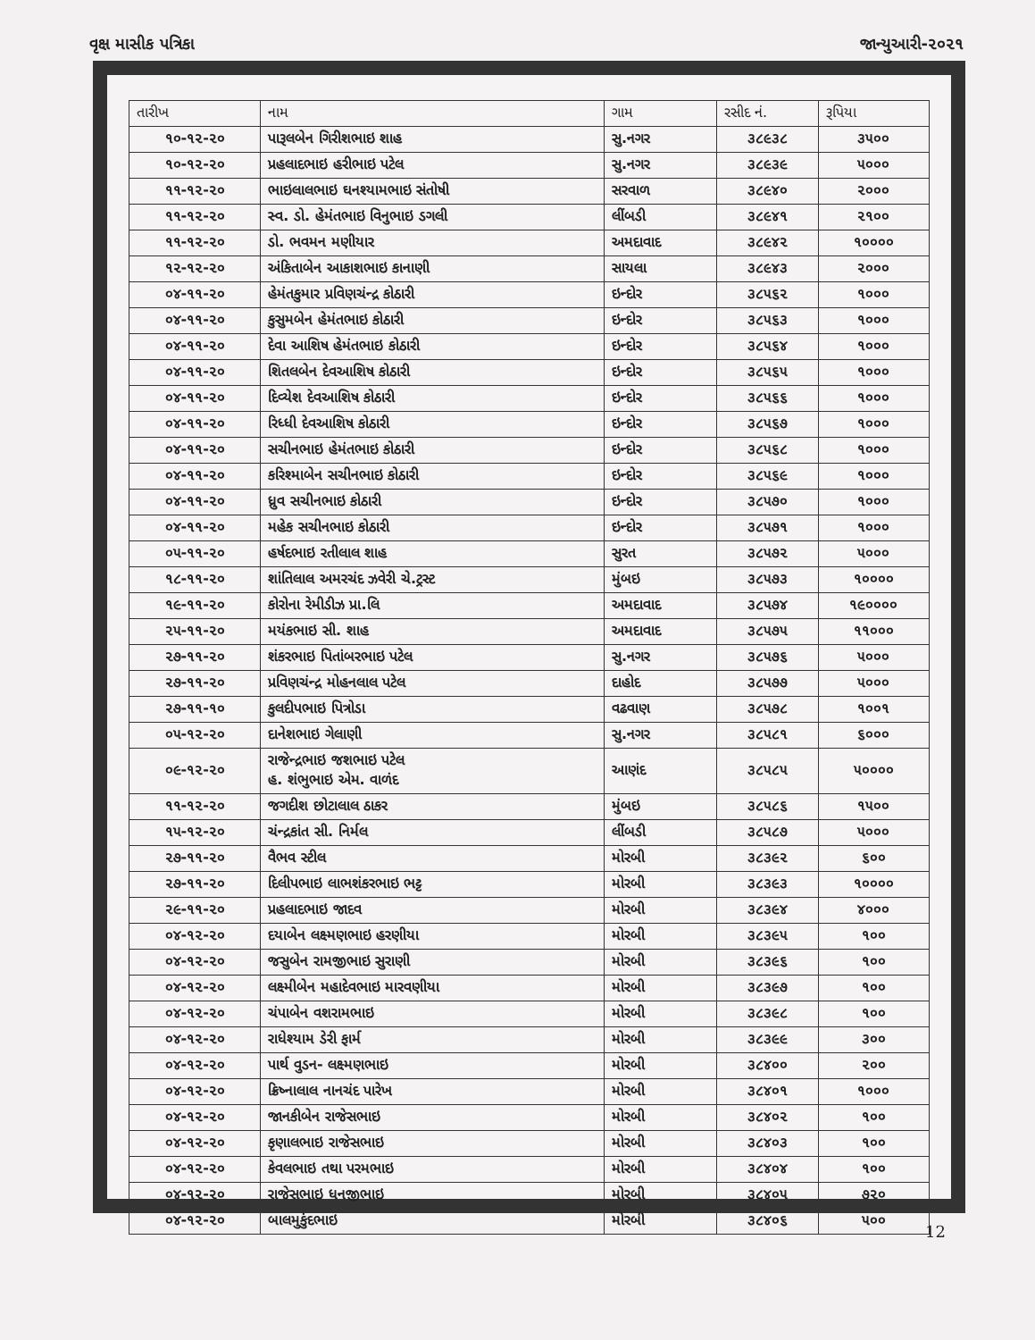વૃક્ષ માસીક પત્રિકા જાન્યુઆરી-૨૦૨૧
| તારીખ | નામ | ગામ | રસીદ નં. | રૂપિયા |
| --- | --- | --- | --- | --- |
| ૧૦-૧૨-૨૦ | પારૂલબેન ગિરીશભાઇ શાહ | સુ.નગર | ૩૮૯૩૮ | ૩૫૦૦ |
| ૧૦-૧૨-૨૦ | પ્રહલાદભાઇ હરીભાઇ પટેલ | સુ.નગર | ૩૮૯૩૯ | ૫૦૦૦ |
| ૧૧-૧૨-૨૦ | ભાઇલાલભાઇ ઘનશ્યામભાઇ સંતોષી | સરવાળ | ૩૮૯૪૦ | ૨૦૦૦ |
| ૧૧-૧૨-૨૦ | સ્વ. ડો. હેમંતભાઇ વિનુભાઇ ડગલી | લીંબડી | ૩૮૯૪૧ | ૨૧૦૦ |
| ૧૧-૧૨-૨૦ | ડો. ભવમન મણીયાર | અમદાવાદ | ૩૮૯૪૨ | ૧૦૦૦૦ |
| ૧૨-૧૨-૨૦ | અંકિતાબેન આકાશભાઇ કાનાણી | સાયલા | ૩૮૯૪૩ | ૨૦૦૦ |
| ૦૪-૧૧-૨૦ | હેમંતકુમાર પ્રવિણચંન્દ્ર કોઠારી | ઇન્દોર | ૩૮૫૬૨ | ૧૦૦૦ |
| ૦૪-૧૧-૨૦ | કુસુમબેન હેમંતભાઇ કોઠારી | ઇન્દોર | ૩૮૫૬૩ | ૧૦૦૦ |
| ૦૪-૧૧-૨૦ | દેવા આશિષ હેમંતભાઇ કોઠારી | ઇન્દોર | ૩૮૫૬૪ | ૧૦૦૦ |
| ૦૪-૧૧-૨૦ | શિતલબેન દેવઆશિષ કોઠારી | ઇન્દોર | ૩૮૫૬૫ | ૧૦૦૦ |
| ૦૪-૧૧-૨૦ | દિવ્યેશ દેવઆશિષ કોઠારી | ઇન્દોર | ૩૮૫૬૬ | ૧૦૦૦ |
| ૦૪-૧૧-૨૦ | રિધ્ધી દેવઆશિષ કોઠારી | ઇન્દોર | ૩૮૫૬૭ | ૧૦૦૦ |
| ૦૪-૧૧-૨૦ | સચીનભાઇ હેમંતભાઇ કોઠારી | ઇન્દોર | ૩૮૫૬૮ | ૧૦૦૦ |
| ૦૪-૧૧-૨૦ | કરિશ્માબેન સચીનભાઇ કોઠારી | ઇન્દોર | ૩૮૫૬૯ | ૧૦૦૦ |
| ૦૪-૧૧-૨૦ | ધ્રુવ સચીનભાઇ કોઠારી | ઇન્દોર | ૩૮૫૭૦ | ૧૦૦૦ |
| ૦૪-૧૧-૨૦ | મહેક સચીનભાઇ કોઠારી | ઇન્દોર | ૩૮૫૭૧ | ૧૦૦૦ |
| ૦૫-૧૧-૨૦ | હર્ષદભાઇ રતીલાલ શાહ | સુરત | ૩૮૫૭૨ | ૫૦૦૦ |
| ૧૮-૧૧-૨૦ | શાંતિલાલ અમરચંદ ઝવેરી ચે.ટ્રસ્ટ | મુંબઇ | ૩૮૫૭૩ | ૧૦૦૦૦ |
| ૧૯-૧૧-૨૦ | કોરોના રેમીડીઝ પ્રા.લિ | અમદાવાદ | ૩૮૫૭૪ | ૧૯૦૦૦૦ |
| ૨૫-૧૧-૨૦ | મયંકભાઇ સી. શાહ | અમદાવાદ | ૩૮૫૭૫ | ૧૧૦૦૦ |
| ૨૭-૧૧-૨૦ | શંકરભાઇ પિતાંબરભાઇ પટેલ | સુ.નગર | ૩૮૫૭૬ | ૫૦૦૦ |
| ૨૭-૧૧-૨૦ | પ્રવિણચંન્દ્ર મોહનલાલ પટેલ | દાહોદ | ૩૮૫૭૭ | ૫૦૦૦ |
| ૨૭-૧૧-૧૦ | કુલદીપભાઇ પિત્રોડા | વઢવાણ | ૩૮૫૭૮ | ૧૦૦૧ |
| ૦૫-૧૨-૨૦ | દાનેશભાઇ ગેલાણી | સુ.નગર | ૩૮૫૮૧ | ૬૦૦૦ |
| ૦૯-૧૨-૨૦ | રાજેન્દ્રભાઇ જશભાઇ પટેલ હ. શંભુભાઇ એમ. વાળંદ | આણંદ | ૩૮૫૮૫ | ૫૦૦૦૦ |
| ૧૧-૧૨-૨૦ | જગદીશ છોટાલાલ ઠાકર | મુંબઇ | ૩૮૫૮૬ | ૧૫૦૦ |
| ૧૫-૧૨-૨૦ | ચંન્દ્રકાંત સી. નિર્મલ | લીંબડી | ૩૮૫૮૭ | ૫૦૦૦ |
| ૨૭-૧૧-૨૦ | વૈભવ સ્ટીલ | મોરબી | ૩૮૩૯૨ | ૬૦૦ |
| ૨૭-૧૧-૨૦ | દિલીપભાઇ લાભશંકરભાઇ ભટ્ટ | મોરબી | ૩૮૩૯૩ | ૧૦૦૦૦ |
| ૨૯-૧૧-૨૦ | પ્રહલાદભાઇ જાદવ | મોરબી | ૩૮૩૯૪ | ૪૦૦૦ |
| ૦૪-૧૨-૨૦ | દયાબેન લક્ષ્મણભાઇ હરણીયા | મોરબી | ૩૮૩૯૫ | ૧૦૦ |
| ૦૪-૧૨-૨૦ | જસુબેન રામજીભાઇ સુરાણી | મોરબી | ૩૮૩૯૬ | ૧૦૦ |
| ૦૪-૧૨-૨૦ | લક્ષ્મીબેન મહાદેવભાઇ મારવણીયા | મોરબી | ૩૮૩૯૭ | ૧૦૦ |
| ૦૪-૧૨-૨૦ | ચંપાબેન વશરામભાઇ | મોરબી | ૩૮૩૯૮ | ૧૦૦ |
| ૦૪-૧૨-૨૦ | રાધેશ્યામ ડેરી ફાર્મ | મોરબી | ૩૮૩૯૯ | ૩૦૦ |
| ૦૪-૧૨-૨૦ | પાર્થ વુડન- લક્ષ્મણભાઇ | મોરબી | ૩૮૪૦૦ | ૨૦૦ |
| ૦૪-૧૨-૨૦ | ક્રિષ્નાલાલ નાનચંદ પારેખ | મોરબી | ૩૮૪૦૧ | ૧૦૦૦ |
| ૦૪-૧૨-૨૦ | જાનકીબેન રાજેસભાઇ | મોરબી | ૩૮૪૦૨ | ૧૦૦ |
| ૦૪-૧૨-૨૦ | કૃણાલભાઇ રાજેસભાઇ | મોરબી | ૩૮૪૦૩ | ૧૦૦ |
| ૦૪-૧૨-૨૦ | કેવલભાઇ તથા પરમભાઇ | મોરબી | ૩૮૪૦૪ | ૧૦૦ |
| ૦૪-૧૨-૨૦ | રાજેસભાઇ ધનજીભાઇ | મોરબી | ૩૮૪૦૫ | ૭૨૦ |
| ૦૪-૧૨-૨૦ | બાલમુકુંદભાઇ | મોરબી | ૩૮૪૦૬ | ૫૦૦ |
12